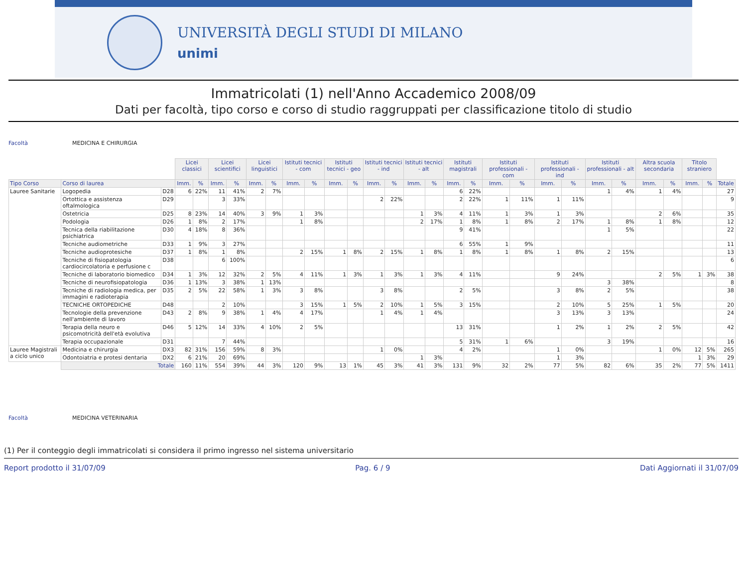UNIVERSITÀ DEGLI STUDI DI MILANO
unimi
Immatricolati (1) nell'Anno Accademico 2008/09
Dati per facoltà, tipo corso e corso di studio raggruppati per classificazione titolo di studio
Facoltà MEDICINA E CHIRURGIA
| | | | Licei classici | | Licei scientifici | | Licei linguistici | | Istituti tecnici - com | | Istituti tecnici - geo | | Istituti tecnici - ind | | Istituti tecnici - alt | | Istituti magistrali | | Istituti professionali - com | | Istituti professionali - ind | | Istituti professionali - alt | | Altra scuola secondaria | | Titolo straniero | | |
| Tipo Corso | Corso di laurea | | Imm. | % | Imm. | % | Imm. | % | Imm. | % | Imm. | % | Imm. | % | Imm. | % | Imm. | % | Imm. | % | Imm. | % | Imm. | % | Imm. | % | Imm. | % | Totale |
| Lauree Sanitarie | Logopedia | D28 | 6 | 22% | 11 | 41% | 2 | 7% | | | | | | | | | 6 | 22% | | | | | 1 | 4% | 1 | 4% | | | 27 |
| | Ortottica e assistenza oftalmologica | D29 | | | 3 | 33% | | | | | | | 2 | 22% | | | 2 | 22% | 1 | 11% | 1 | 11% | | | | | | | 9 |
| | Ostetricia | D25 | 8 | 23% | 14 | 40% | 3 | 9% | 1 | 3% | | | | | 1 | 3% | 4 | 11% | 1 | 3% | 1 | 3% | | | 2 | 6% | | | 35 |
| | Podologia | D26 | 1 | 8% | 2 | 17% | | | 1 | 8% | | | | | 2 | 17% | 1 | 8% | 1 | 8% | 2 | 17% | 1 | 8% | 1 | 8% | | | 12 |
| | Tecnica della riabilitazione psichiatrica | D30 | 4 | 18% | 8 | 36% | | | | | | | | | | | 9 | 41% | | | | | 1 | 5% | | | | | 22 |
| | Tecniche audiometriche | D33 | 1 | 9% | 3 | 27% | | | | | | | | | | | 6 | 55% | 1 | 9% | | | | | | | | | 11 |
| | Tecniche audioprotesiche | D37 | 1 | 8% | 1 | 8% | | | 2 | 15% | 1 | 8% | 2 | 15% | 1 | 8% | 1 | 8% | 1 | 8% | 1 | 8% | 2 | 15% | | | | | 13 |
| | Tecniche di fisiopatologia cardiocircolatoria e perfusione c | D38 | | | 6 | 100% | | | | | | | | | | | | | | | | | | | | | | | 6 |
| | Tecniche di laboratorio biomedico | D34 | 1 | 3% | 12 | 32% | 2 | 5% | 4 | 11% | 1 | 3% | 1 | 3% | 1 | 3% | 4 | 11% | | | 9 | 24% | | | 2 | 5% | 1 | 3% | 38 |
| | Tecniche di neurofisiopatologia | D36 | 1 | 13% | 3 | 38% | 1 | 13% | | | | | | | | | | | | | | | 3 | 38% | | | | | 8 |
| | Tecniche di radiologia medica, per immagini e radioterapia | D35 | 2 | 5% | 22 | 58% | 1 | 3% | 3 | 8% | | | 3 | 8% | | | 2 | 5% | | | 3 | 8% | 2 | 5% | | | | | 38 |
| | TECNICHE ORTOPEDICHE | D48 | | | 2 | 10% | | | 3 | 15% | 1 | 5% | 2 | 10% | 1 | 5% | 3 | 15% | | | 2 | 10% | 5 | 25% | 1 | 5% | | | 20 |
| | Tecnologie della prevenzione nell'ambiente di lavoro | D43 | 2 | 8% | 9 | 38% | 1 | 4% | 4 | 17% | | | 1 | 4% | 1 | 4% | | | | | 3 | 13% | 3 | 13% | | | | | 24 |
| | Terapia della neuro e psicomotricità dell'età evolutiva | D46 | 5 | 12% | 14 | 33% | 4 | 10% | 2 | 5% | | | | | | | 13 | 31% | | | 1 | 2% | 1 | 2% | 2 | 5% | | | 42 |
| | Terapia occupazionale | D31 | | | 7 | 44% | | | | | | | | | | | 5 | 31% | 1 | 6% | | | 3 | 19% | | | | | 16 |
| Lauree Magistrali a ciclo unico | Medicina e chirurgia | DX3 | 82 | 31% | 156 | 59% | 8 | 3% | | | | | 1 | 0% | | | 4 | 2% | | | 1 | 0% | | | 1 | 0% | 12 | 5% | 265 |
| | Odontoiatria e protesi dentaria | DX2 | 6 | 21% | 20 | 69% | | | | | | | | | 1 | 3% | | | | | 1 | 3% | | | | | 1 | 3% | 29 |
| | Totale | | 160 | 11% | 554 | 39% | 44 | 3% | 120 | 9% | 13 | 1% | 45 | 3% | 41 | 3% | 131 | 9% | 32 | 2% | 77 | 5% | 82 | 6% | 35 | 2% | 77 | 5% | 1411 |
Facoltà MEDICINA VETERINARIA
(1) Per il conteggio degli immatricolati si considera il primo ingresso nel sistema universitario
Report prodotto il 31/07/09 Pag. 6 / 9 Dati Aggiornati il 31/07/09